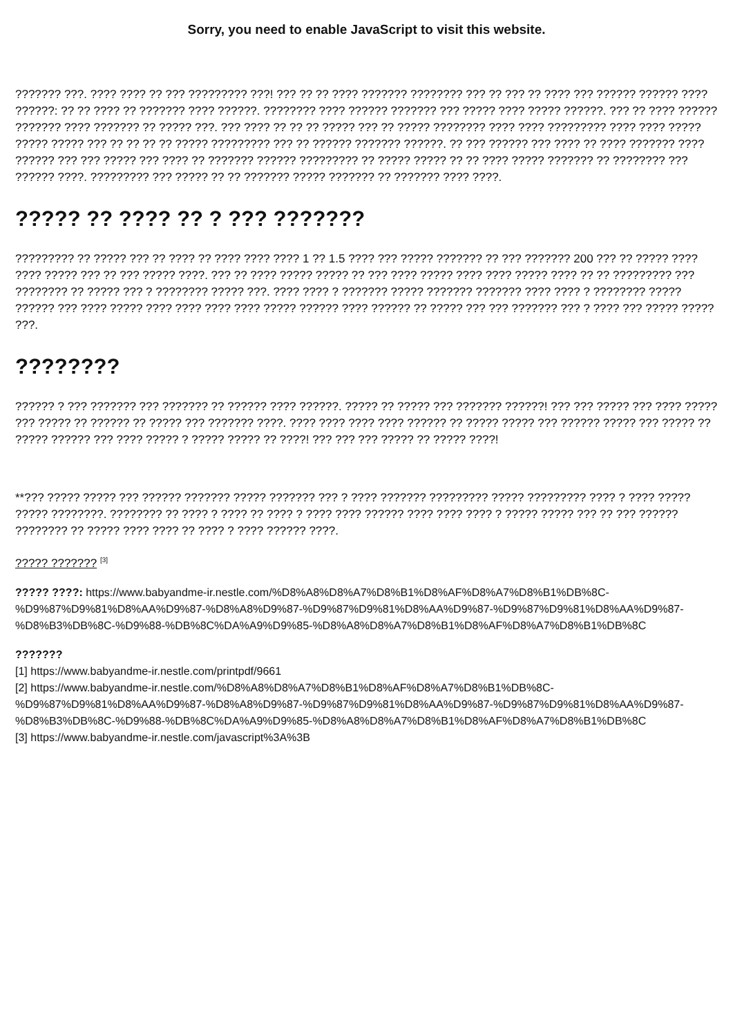Sorry, you need to enable JavaScript to visit this website.
??????? ???. ???? ???? ?? ??? ????????? ???! ??? ?? ?? ???? ??????? ???????? ??? ?? ??? ?? ???? ??? ?????? ?????? ???? ??????: ?? ?? ???? ?? ??????? ???? ??????. ???????? ???? ?????? ??????? ??? ????? ???? ????? ??????. ??? ?? ???? ?????? ??????? ???? ??????? ?? ????? ???. ??? ???? ?? ?? ?? ????? ??? ?? ????? ???????? ???? ???? ????????? ???? ???? ????? ????? ????? ??? ?? ?? ?? ?? ????? ????????? ??? ?? ?????? ??????? ??????. ?? ??? ?????? ??? ???? ?? ???? ??????? ???? ?????? ??? ??? ????? ??? ???? ?? ??????? ?????? ????????? ?? ????? ????? ?? ?? ???? ????? ??????? ?? ???????? ??? ?????? ????. ????????? ??? ????? ?? ?? ??????? ????? ??????? ?? ??????? ???? ????.
????? ?? ???? ?? ? ??? ???????
????????? ?? ????? ??? ?? ???? ?? ???? ???? ???? 1 ?? 1.5 ???? ??? ????? ??????? ?? ??? ??????? 200 ??? ?? ????? ???? ???? ????? ??? ?? ??? ????? ????. ??? ?? ???? ????? ????? ?? ??? ???? ????? ???? ???? ????? ???? ?? ?? ????????? ??? ???????? ?? ????? ??? ? ???????? ????? ???. ???? ???? ? ??????? ????? ??????? ??????? ???? ???? ? ???????? ????? ?????? ??? ???? ????? ???? ???? ???? ???? ????? ?????? ???? ?????? ?? ????? ??? ??? ??????? ??? ? ???? ??? ????? ????? ???.
????????
?????? ? ??? ??????? ??? ??????? ?? ?????? ???? ??????. ????? ?? ????? ??? ??????? ??????! ??? ??? ????? ??? ???? ????? ??? ????? ?? ?????? ?? ????? ??? ??????? ????. ???? ???? ???? ???? ?????? ?? ????? ????? ??? ?????? ????? ??? ????? ?? ????? ?????? ??? ???? ????? ? ????? ????? ?? ????! ??? ??? ??? ????? ?? ????? ????!
**??? ????? ????? ??? ?????? ??????? ????? ??????? ??? ? ???? ??????? ????????? ????? ????????? ???? ? ???? ????? ????? ????????. ???????? ?? ???? ? ???? ?? ???? ? ???? ???? ?????? ???? ???? ???? ? ????? ????? ??? ?? ??? ?????? ???????? ?? ????? ???? ???? ?? ???? ? ???? ?????? ????.
????? ??????? <sup>[3]</sup>
????? ????: https://www.babyandme-ir.nestle.com/%D8%A8%D8%A7%D8%B1%D8%AF%D8%A7%D8%B1%DB%8C-%D9%87%D9%81%D8%AA%D9%87-%D8%A8%D9%87-%D9%87%D9%81%D8%AA%D9%87-%D9%87%D9%81%D8%AA%D9%87-%D8%B3%DB%8C-%D9%88-%DB%8C%DA%A9%D9%85-%D8%A8%D8%A7%D8%B1%D8%AF%D8%A7%D8%B1%DB%8C
???????
[1] https://www.babyandme-ir.nestle.com/printpdf/9661
[2] https://www.babyandme-ir.nestle.com/%D8%A8%D8%A7%D8%B1%D8%AF%D8%A7%D8%B1%DB%8C-%D9%87%D9%81%D8%AA%D9%87-%D8%A8%D9%87-%D9%87%D9%81%D8%AA%D9%87-%D9%87%D9%81%D8%AA%D9%87-%D8%B3%DB%8C-%D9%88-%DB%8C%DA%A9%D9%85-%D8%A8%D8%A7%D8%B1%D8%AF%D8%A7%D8%B1%DB%8C
[3] https://www.babyandme-ir.nestle.com/javascript%3A%3B